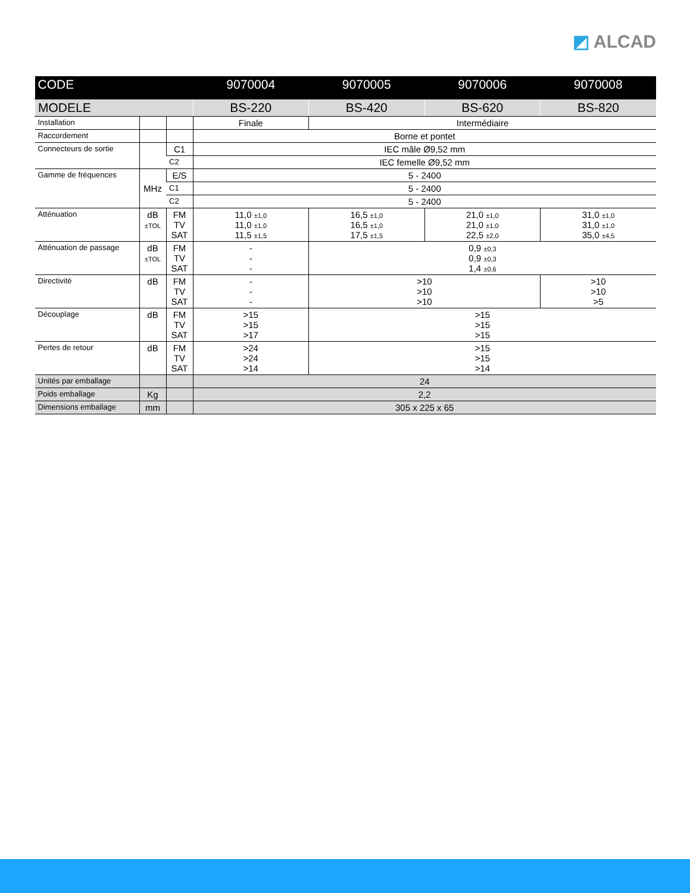◩ ALCAD
| CODE | | | 9070004 | 9070005 | 9070006 | 9070008 |
| --- | --- | --- | --- | --- | --- | --- |
| MODELE | | | BS-220 | BS-420 | BS-620 | BS-820 |
| Installation | | | Finale | Intermédiaire | | |
| Raccordement | | | Borne et pontet | | | |
| Connecteurs de sortie | | C1 | IEC mâle Ø9,52 mm | | | |
| | | C2 | IEC femelle Ø9,52 mm | | | |
| Gamme de fréquences | MHz | E/S | 5 - 2400 | | | |
| | | C1 | 5 - 2400 | | | |
| | | C2 | 5 - 2400 | | | |
| Atténuation | dB ±TOL | FM TV SAT | 11,0 ±1,0 11,0 ±1,0 11,5 ±1,5 | 16,5 ±1,0 16,5 ±1,0 17,5 ±1,5 | 21,0 ±1,0 21,0 ±1,0 22,5 ±2,0 | 31,0 ±1,0 31,0 ±1,0 35,0 ±4,5 |
| Atténuation de passage | dB ±TOL | FM TV SAT | - - - | 0,9 ±0,3 0,9 ±0,3 1,4 ±0,6 | | |
| Directivité | dB | FM TV SAT | - - - | >10 >10 >10 | | >10 >10 >5 |
| Découplage | dB | FM TV SAT | >15 >15 >17 | >15 >15 >15 | | |
| Pertes de retour | dB | FM TV SAT | >24 >24 >14 | >15 >15 >14 | | |
| Unités par emballage | | | 24 | | | |
| Poids emballage | Kg | | 2,2 | | | |
| Dimensions emballage | mm | | 305 x 225 x 65 | | | |